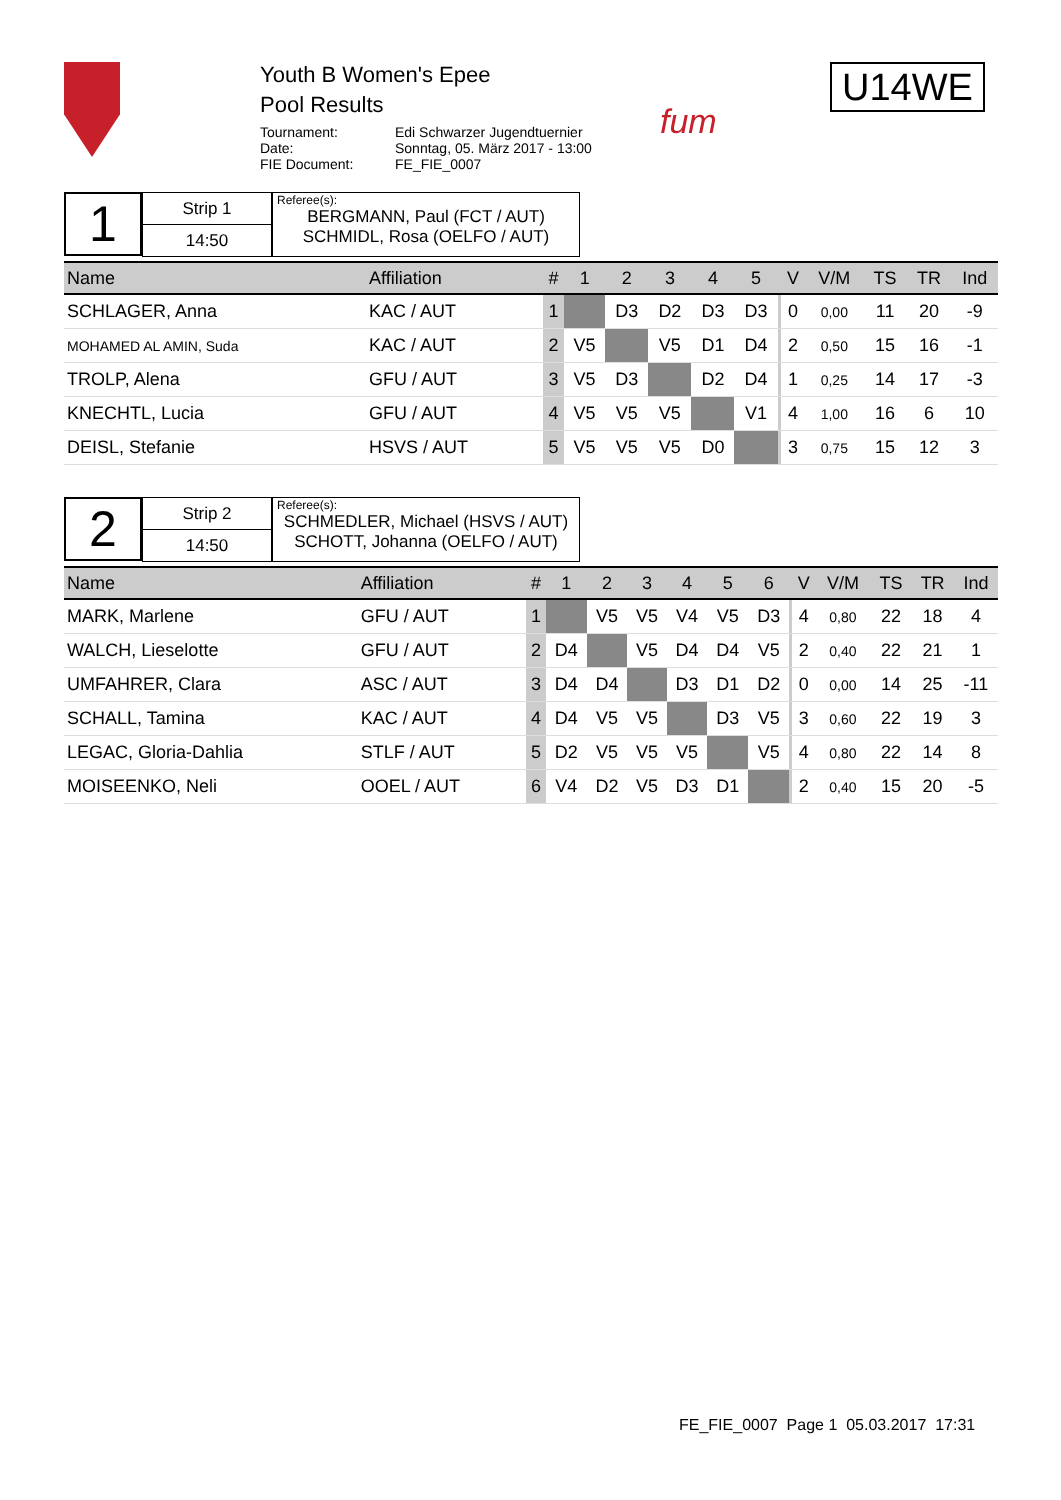Youth B Women's Epee
Pool Results
Tournament: Edi Schwarzer Jugendtuernier Date: Sonntag, 05. März 2017 - 13:00 FIE Document: FE_FIE_0007
fum
U14WE
1
Strip 1
14:50
Referee(s):
BERGMANN, Paul (FCT / AUT)
SCHMIDL, Rosa (OELFO / AUT)
| Name | Affiliation | # | 1 | 2 | 3 | 4 | 5 | | V | V/M | TS | TR | Ind |
| --- | --- | --- | --- | --- | --- | --- | --- | --- | --- | --- | --- | --- | --- |
| SCHLAGER, Anna | KAC / AUT | 1 | | D3 | D2 | D3 | D3 | | 0 | 0,00 | 11 | 20 | -9 |
| MOHAMED AL AMIN, Suda | KAC / AUT | 2 | V5 | | V5 | D1 | D4 | | 2 | 0,50 | 15 | 16 | -1 |
| TROLP, Alena | GFU / AUT | 3 | V5 | D3 | | D2 | D4 | | 1 | 0,25 | 14 | 17 | -3 |
| KNECHTL, Lucia | GFU / AUT | 4 | V5 | V5 | V5 | | V1 | | 4 | 1,00 | 16 | 6 | 10 |
| DEISL, Stefanie | HSVS / AUT | 5 | V5 | V5 | V5 | D0 | | | 3 | 0,75 | 15 | 12 | 3 |
2
Strip 2
14:50
Referee(s):
SCHMEDLER, Michael (HSVS / AUT)
SCHOTT, Johanna (OELFO / AUT)
| Name | Affiliation | # | 1 | 2 | 3 | 4 | 5 | 6 | | V | V/M | TS | TR | Ind |
| --- | --- | --- | --- | --- | --- | --- | --- | --- | --- | --- | --- | --- | --- | --- |
| MARK, Marlene | GFU / AUT | 1 | | V5 | V5 | V4 | V5 | D3 | | 4 | 0,80 | 22 | 18 | 4 |
| WALCH, Lieselotte | GFU / AUT | 2 | D4 | | V5 | D4 | D4 | V5 | | 2 | 0,40 | 22 | 21 | 1 |
| UMFAHRER, Clara | ASC / AUT | 3 | D4 | D4 | | D3 | D1 | D2 | | 0 | 0,00 | 14 | 25 | -11 |
| SCHALL, Tamina | KAC / AUT | 4 | D4 | V5 | V5 | | D3 | V5 | | 3 | 0,60 | 22 | 19 | 3 |
| LEGAC, Gloria-Dahlia | STLF / AUT | 5 | D2 | V5 | V5 | V5 | | V5 | | 4 | 0,80 | 22 | 14 | 8 |
| MOISEENKO, Neli | OOEL / AUT | 6 | V4 | D2 | V5 | D3 | D1 | | | 2 | 0,40 | 15 | 20 | -5 |
FE_FIE_0007 Page 1 05.03.2017 17:31